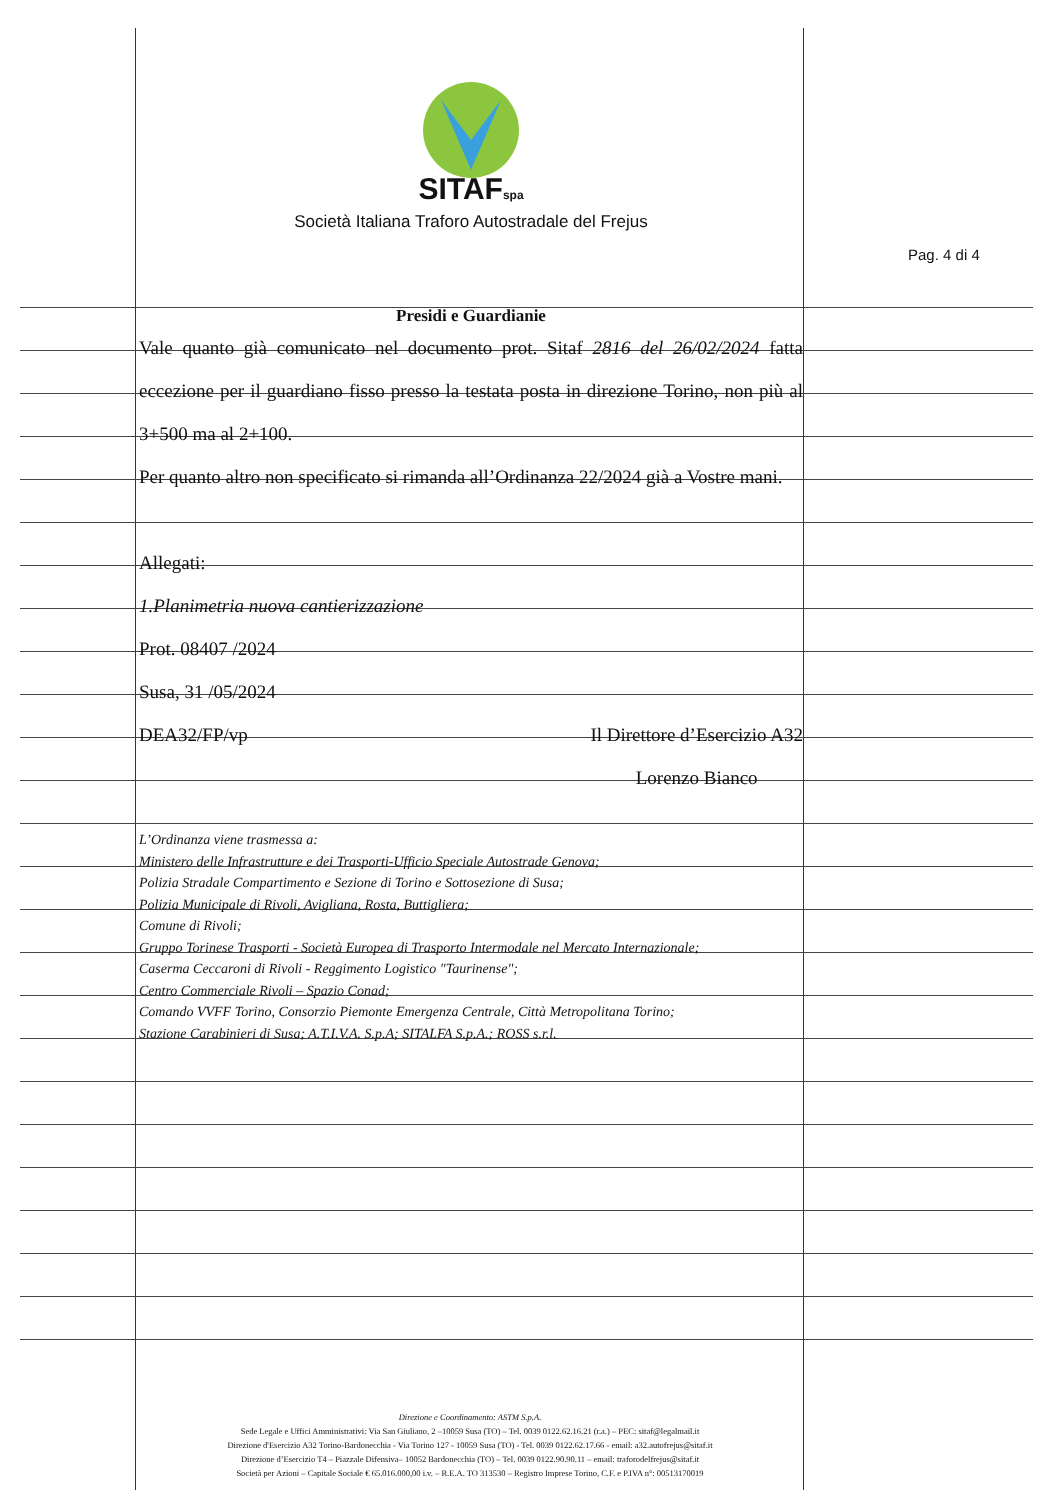Pag. 4 di 4
SITAFspa
Società Italiana Traforo Autostradale del Frejus
Presidi e Guardianie
Vale quanto già comunicato nel documento prot. Sitaf 2816 del 26/02/2024 fatta eccezione per il guardiano fisso presso la testata posta in direzione Torino, non più al 3+500 ma al 2+100.
Per quanto altro non specificato si rimanda all’Ordinanza 22/2024 già a Vostre mani.
Allegati:
1.Planimetria nuova cantierizzazione
Prot. 08407 /2024
Susa, 31 /05/2024
DEA32/FP/vp Il Direttore d’Esercizio A32
Lorenzo Bianco
L’Ordinanza viene trasmessa a:
Ministero delle Infrastrutture e dei Trasporti-Ufficio Speciale Autostrade Genova;
Polizia Stradale Compartimento e Sezione di Torino e Sottosezione di Susa;
Polizia Municipale di Rivoli, Avigliana, Rosta, Buttigliera;
Comune di Rivoli;
Gruppo Torinese Trasporti - Società Europea di Trasporto Intermodale nel Mercato Internazionale;
Caserma Ceccaroni di Rivoli - Reggimento Logistico "Taurinense";
Centro Commerciale Rivoli – Spazio Conad;
Comando VVFF Torino, Consorzio Piemonte Emergenza Centrale, Città Metropolitana Torino;
Stazione Carabinieri di Susa; A.T.I.V.A. S.p.A; SITALFA S.p.A.; ROSS s.r.l.
Direzione e Coordinamento: ASTM S.p.A.
Sede Legale e Uffici Amministrativi: Via San Giuliano, 2 –10059 Susa (TO) – Tel. 0039 0122.62.16.21 (r.a.) – PEC: sitaf@legalmail.it
Direzione d'Esercizio A32 Torino-Bardonecchia - Via Torino 127 - 10059 Susa (TO) - Tel. 0039 0122.62.17.66 - email: a32.autofrejus@sitaf.it
Direzione d’Esercizio T4 – Piazzale Difensiva– 10052 Bardonecchia (TO) – Tel. 0039 0122.90.90.11 – email: traforodelfrejus@sitaf.it
Società per Azioni – Capitale Sociale € 65.016.000,00 i.v. – R.E.A. TO 313530 – Registro Imprese Torino, C.F. e P.IVA n°: 00513170019